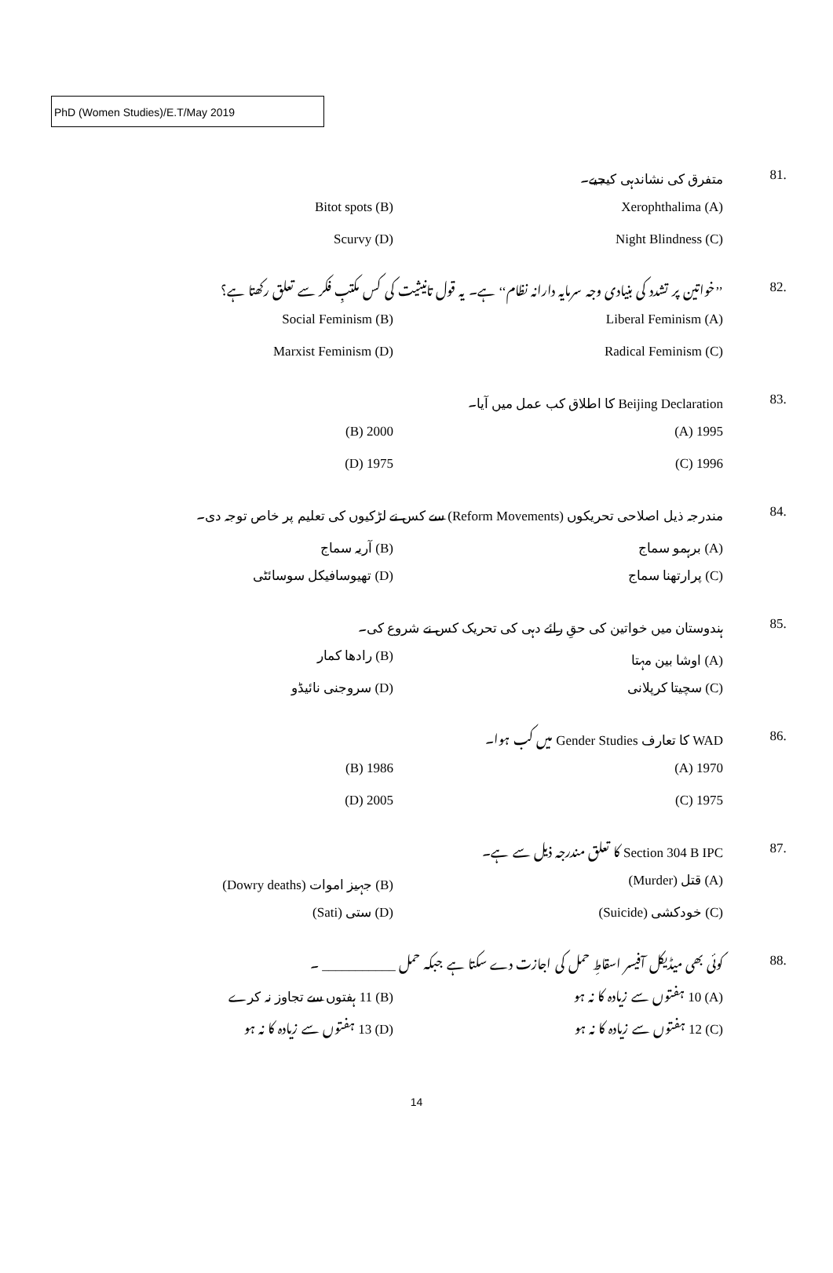PhD (Women Studies)/E.T/May 2019
81. متفرق کی نشاندہی کیجیے۔
Xerophthalima (A) Bitot spots (B)
Night Blindness (C) Scurvy (D)
82.
’’خواتین پر تشدد کی بنیادی وجہ سرمایہ دارانہ نظام‘‘ ہے۔ یہ قول تانیثیت کی کس مکتبِ فکر سے تعلق رکھتا ہے؟
Liberal Feminism (A) Social Feminism (B)
Radical Feminism (C) Marxist Feminism (D)
83.
Beijing Declaration کا اطلاق کب عمل میں آیا۔
1995 (A) 2000 (B)
1996 (C) 1975 (D)
84.
مندرجہ ذیل اصلاحی تحریکوں (Reform Movements) سے کس نے لڑکیوں کی تعلیم پر خاص توجہ دی۔
(A) برہمو سماج (B) آریہ سماج
(C) پرارتھنا سماج (D) تھیوسافیکل سوسائٹی
85.
ہندوستان میں خواتین کی حقِ رائے دہی کی تحریک کس نے شروع کی۔
(A) اوشا بین مہتا (B) رادھا کمار
(C) سچیتا کرپلانی (D) سروجنی نائیڈو
86.
WAD کا تعارف Gender Studies میں کب ہوا۔
1970 (A) 1986 (B)
1975 (C) 2005 (D)
87.
Section 304 B IPC کا تعلق مندرجہ ذیل سے ہے۔
(A) قتل (Murder) (B) جہیز اموات (Dowry deaths)
(C) خودکشی (Suicide) (D) ستی (Sati)
88.
کوئی بھی میڈیکل آفیسر اسقاطِ حمل کی اجازت دے سکتا ہے جبکہ حمل ___________ ۔
(A) 10 ہفتوں سے زیادہ کا نہ ہو (B) 11 ہفتوں سے تجاوز نہ کرے
(C) 12 ہفتوں سے زیادہ کا نہ ہو (D) 13 ہفتوں سے زیادہ کا نہ ہو
14